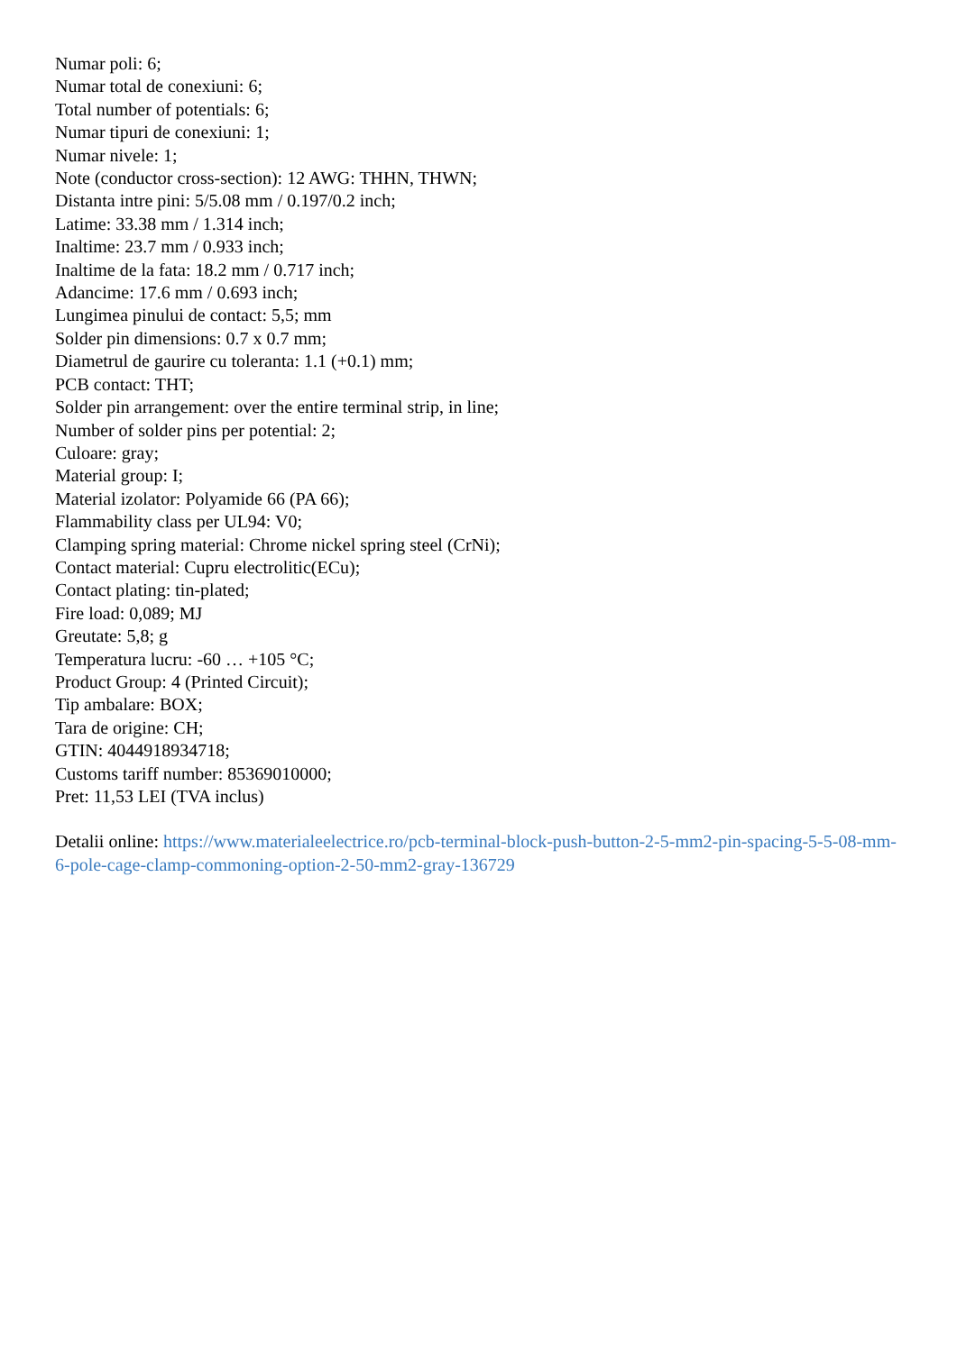Numar poli: 6;
Numar total de conexiuni: 6;
Total number of potentials: 6;
Numar tipuri de conexiuni: 1;
Numar nivele: 1;
Note (conductor cross-section): 12 AWG: THHN, THWN;
Distanta intre pini: 5/5.08 mm / 0.197/0.2 inch;
Latime: 33.38 mm / 1.314 inch;
Inaltime: 23.7 mm / 0.933 inch;
Inaltime de la fata: 18.2 mm / 0.717 inch;
Adancime: 17.6 mm / 0.693 inch;
Lungimea pinului de contact: 5,5; mm
Solder pin dimensions: 0.7 x 0.7 mm;
Diametrul de gaurire cu toleranta: 1.1 (+0.1) mm;
PCB contact: THT;
Solder pin arrangement: over the entire terminal strip, in line;
Number of solder pins per potential: 2;
Culoare: gray;
Material group: I;
Material izolator: Polyamide 66 (PA 66);
Flammability class per UL94: V0;
Clamping spring material: Chrome nickel spring steel (CrNi);
Contact material: Cupru electrolitic(ECu);
Contact plating: tin-plated;
Fire load: 0,089; MJ
Greutate: 5,8; g
Temperatura lucru: -60 … +105 °C;
Product Group: 4 (Printed Circuit);
Tip ambalare: BOX;
Tara de origine: CH;
GTIN: 4044918934718;
Customs tariff number: 85369010000;
Pret: 11,53 LEI (TVA inclus)
Detalii online: https://www.materialeelectrice.ro/pcb-terminal-block-push-button-2-5-mm2-pin-spacing-5-5-08-mm-6-pole-cage-clamp-commoning-option-2-50-mm2-gray-136729